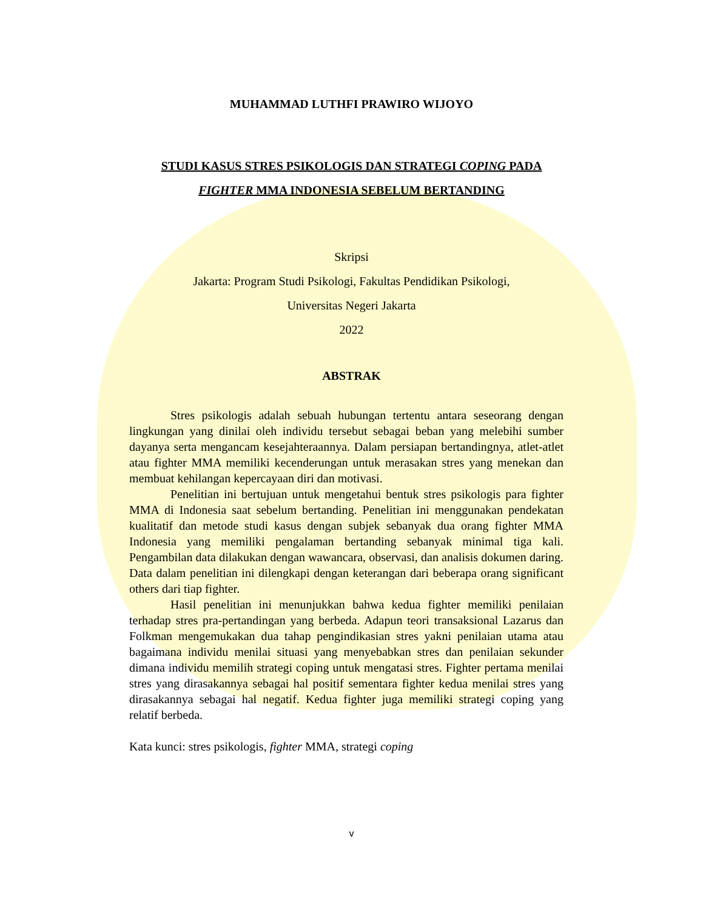MUHAMMAD LUTHFI PRAWIRO WIJOYO
STUDI KASUS STRES PSIKOLOGIS DAN STRATEGI COPING PADA
FIGHTER MMA INDONESIA SEBELUM BERTANDING
Skripsi
Jakarta: Program Studi Psikologi, Fakultas Pendidikan Psikologi,
Universitas Negeri Jakarta
2022
ABSTRAK
Stres psikologis adalah sebuah hubungan tertentu antara seseorang dengan lingkungan yang dinilai oleh individu tersebut sebagai beban yang melebihi sumber dayanya serta mengancam kesejahteraannya. Dalam persiapan bertandingnya, atlet-atlet atau fighter MMA memiliki kecenderungan untuk merasakan stres yang menekan dan membuat kehilangan kepercayaan diri dan motivasi.
Penelitian ini bertujuan untuk mengetahui bentuk stres psikologis para fighter MMA di Indonesia saat sebelum bertanding. Penelitian ini menggunakan pendekatan kualitatif dan metode studi kasus dengan subjek sebanyak dua orang fighter MMA Indonesia yang memiliki pengalaman bertanding sebanyak minimal tiga kali. Pengambilan data dilakukan dengan wawancara, observasi, dan analisis dokumen daring. Data dalam penelitian ini dilengkapi dengan keterangan dari beberapa orang significant others dari tiap fighter.
Hasil penelitian ini menunjukkan bahwa kedua fighter memiliki penilaian terhadap stres pra-pertandingan yang berbeda. Adapun teori transaksional Lazarus dan Folkman mengemukakan dua tahap pengindikasian stres yakni penilaian utama atau bagaimana individu menilai situasi yang menyebabkan stres dan penilaian sekunder dimana individu memilih strategi coping untuk mengatasi stres. Fighter pertama menilai stres yang dirasakannya sebagai hal positif sementara fighter kedua menilai stres yang dirasakannya sebagai hal negatif. Kedua fighter juga memiliki strategi coping yang relatif berbeda.
Kata kunci: stres psikologis, fighter MMA, strategi coping
v